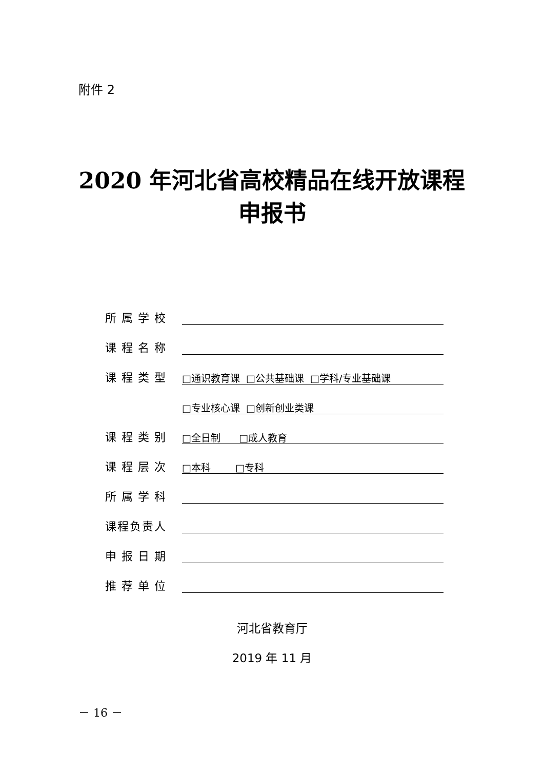附件 2
2020 年河北省高校精品在线开放课程
申报书
所属学校
课程名称
课程类型 □通识教育课 □公共基础课 □学科/专业基础课
□专业核心课 □创新创业类课
课程类别 □全日制 □成人教育
课程层次 □本科 □专科
所属学科
课程负责人
申报日期
推荐单位
河北省教育厅
2019 年 11 月
－ 16 －